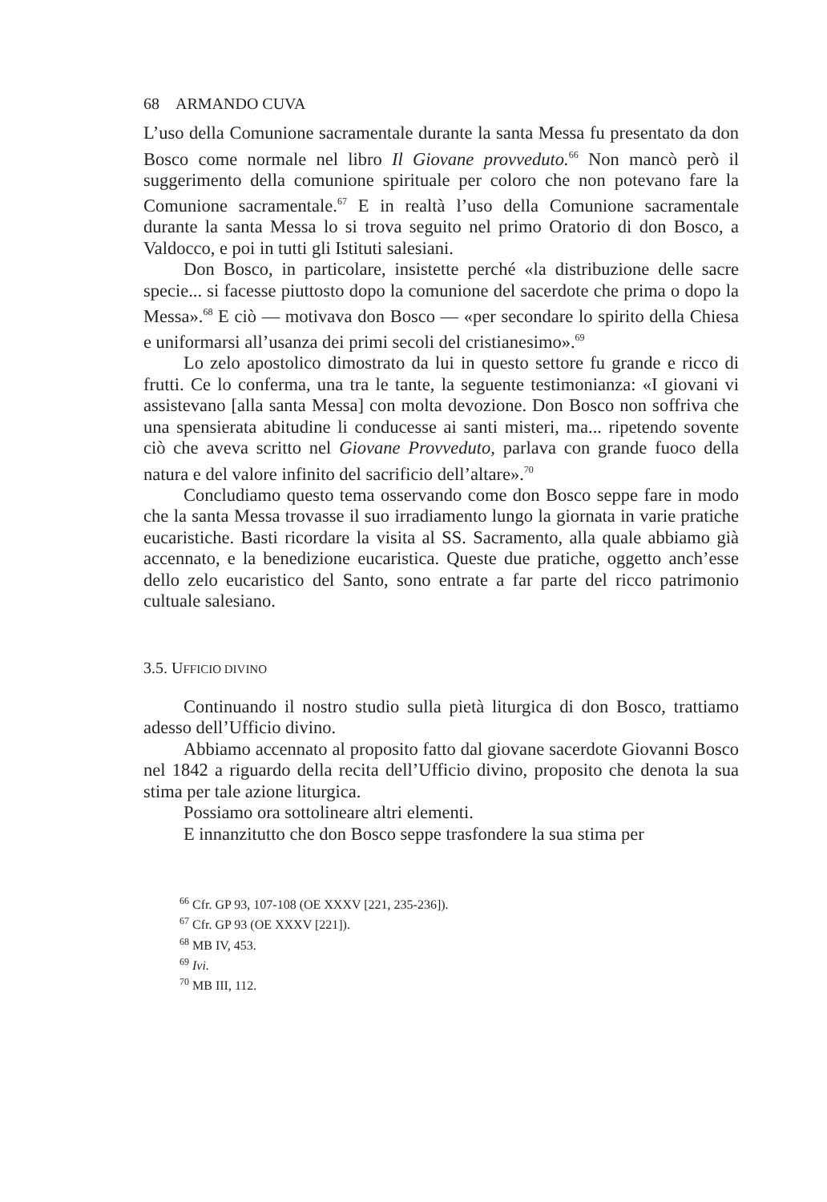68 ARMANDO CUVA
L’uso della Comunione sacramentale durante la santa Messa fu presentato da don Bosco come normale nel libro Il Giovane provveduto.<sup>66</sup> Non mancò però il suggerimento della comunione spirituale per coloro che non potevano fare la Comunione sacramentale.<sup>67</sup> E in realtà l’uso della Comunione sacramentale durante la santa Messa lo si trova seguito nel primo Oratorio di don Bosco, a Valdocco, e poi in tutti gli Istituti salesiani.
Don Bosco, in particolare, insistette perché «la distribuzione delle sacre specie... si facesse piuttosto dopo la comunione del sacerdote che prima o dopo la Messa».<sup>68</sup> E ciò — motivava don Bosco — «per secondare lo spirito della Chiesa e uniformarsi all’usanza dei primi secoli del cristianesimo».<sup>69</sup>
Lo zelo apostolico dimostrato da lui in questo settore fu grande e ricco di frutti. Ce lo conferma, una tra le tante, la seguente testimonianza: «I giovani vi assistevano [alla santa Messa] con molta devozione. Don Bosco non soffriva che una spensierata abitudine li conducesse ai santi misteri, ma... ripetendo sovente ciò che aveva scritto nel Giovane Provveduto, parlava con grande fuoco della natura e del valore infinito del sacrificio dell’altare».<sup>70</sup>
Concludiamo questo tema osservando come don Bosco seppe fare in modo che la santa Messa trovasse il suo irradiamento lungo la giornata in varie pratiche eucaristiche. Basti ricordare la visita al SS. Sacramento, alla quale abbiamo già accennato, e la benedizione eucaristica. Queste due pratiche, oggetto anch’esse dello zelo eucaristico del Santo, sono entrate a far parte del ricco patrimonio cultuale salesiano.
3.5. UFFICIO DIVINO
Continuando il nostro studio sulla pietà liturgica di don Bosco, trattiamo adesso dell’Ufficio divino.
Abbiamo accennato al proposito fatto dal giovane sacerdote Giovanni Bosco nel 1842 a riguardo della recita dell’Ufficio divino, proposito che denota la sua stima per tale azione liturgica.
Possiamo ora sottolineare altri elementi.
E innanzitutto che don Bosco seppe trasfondere la sua stima per
<sup>66</sup> Cfr. GP 93, 107-108 (OE XXXV [221, 235-236]).
<sup>67</sup> Cfr. GP 93 (OE XXXV [221]).
<sup>68</sup> MB IV, 453.
<sup>69</sup> Ivi.
<sup>70</sup> MB III, 112.